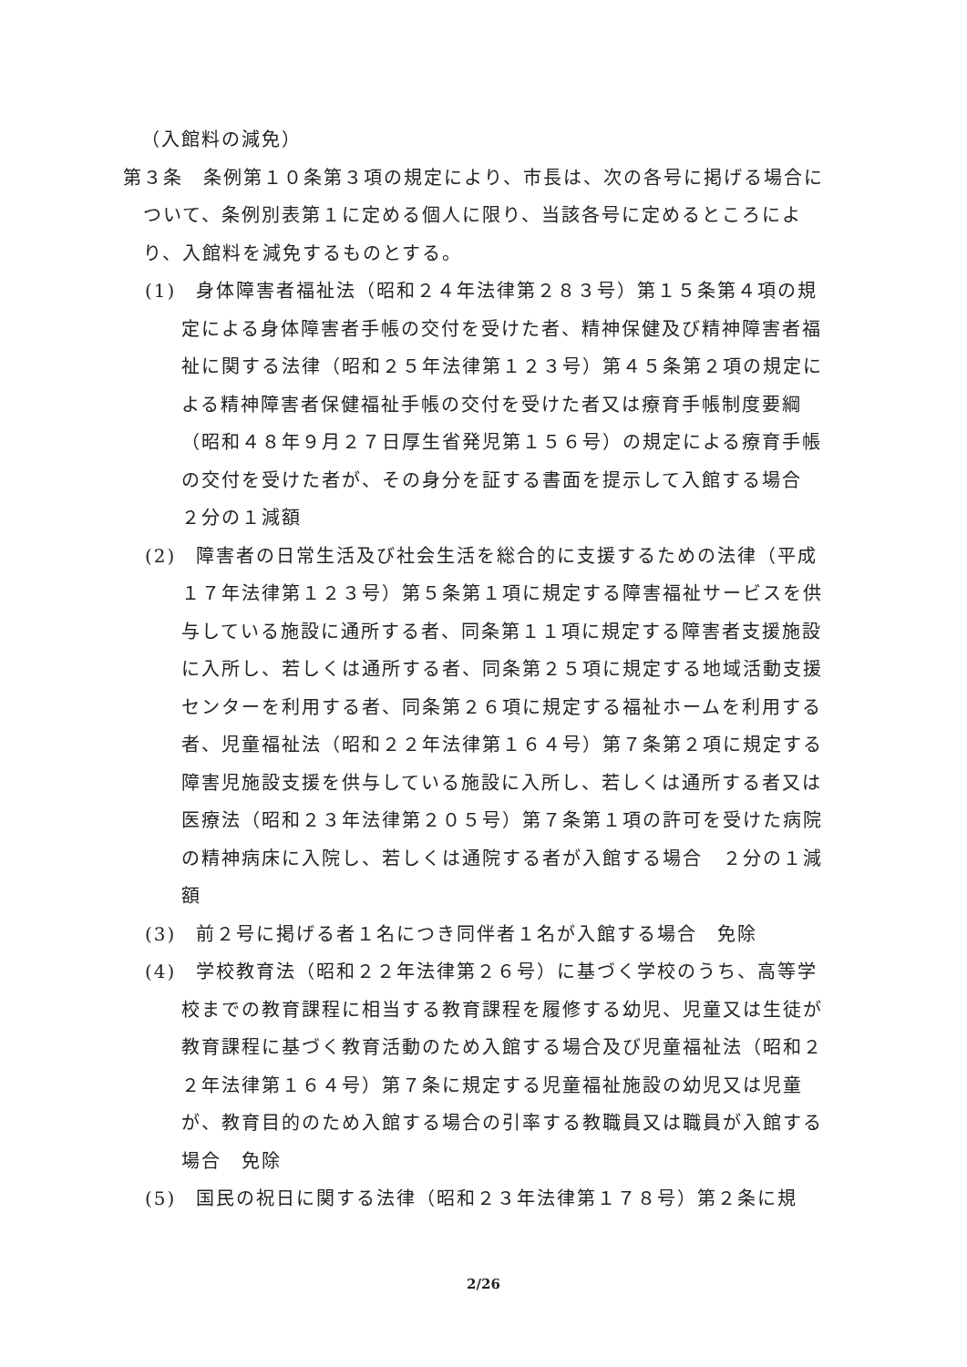（入館料の減免）
第３条　条例第１０条第３項の規定により、市長は、次の各号に掲げる場合について、条例別表第１に定める個人に限り、当該各号に定めるところにより、入館料を減免するものとする。
(1)　身体障害者福祉法（昭和２４年法律第２８３号）第１５条第４項の規定による身体障害者手帳の交付を受けた者、精神保健及び精神障害者福祉に関する法律（昭和２５年法律第１２３号）第４５条第２項の規定による精神障害者保健福祉手帳の交付を受けた者又は療育手帳制度要綱（昭和４８年９月２７日厚生省発児第１５６号）の規定による療育手帳の交付を受けた者が、その身分を証する書面を提示して入館する場合　２分の１減額
(2)　障害者の日常生活及び社会生活を総合的に支援するための法律（平成１７年法律第１２３号）第５条第１項に規定する障害福祉サービスを供与している施設に通所する者、同条第１１項に規定する障害者支援施設に入所し、若しくは通所する者、同条第２５項に規定する地域活動支援センターを利用する者、同条第２６項に規定する福祉ホームを利用する者、児童福祉法（昭和２２年法律第１６４号）第７条第２項に規定する障害児施設支援を供与している施設に入所し、若しくは通所する者又は医療法（昭和２３年法律第２０５号）第７条第１項の許可を受けた病院の精神病床に入院し、若しくは通院する者が入館する場合　２分の１減額
(3)　前２号に掲げる者１名につき同伴者１名が入館する場合　免除
(4)　学校教育法（昭和２２年法律第２６号）に基づく学校のうち、高等学校までの教育課程に相当する教育課程を履修する幼児、児童又は生徒が教育課程に基づく教育活動のため入館する場合及び児童福祉法（昭和２２年法律第１６４号）第７条に規定する児童福祉施設の幼児又は児童が、教育目的のため入館する場合の引率する教職員又は職員が入館する場合　免除
(5)　国民の祝日に関する法律（昭和２３年法律第１７８号）第２条に規
2/26